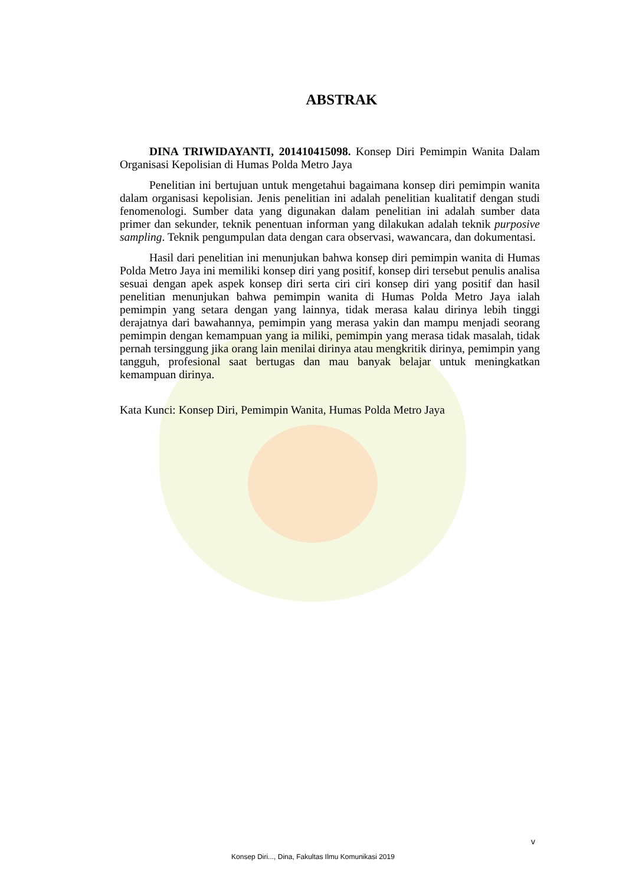ABSTRAK
DINA TRIWIDAYANTI, 201410415098. Konsep Diri Pemimpin Wanita Dalam Organisasi Kepolisian di Humas Polda Metro Jaya
Penelitian ini bertujuan untuk mengetahui bagaimana konsep diri pemimpin wanita dalam organisasi kepolisian. Jenis penelitian ini adalah penelitian kualitatif dengan studi fenomenologi. Sumber data yang digunakan dalam penelitian ini adalah sumber data primer dan sekunder, teknik penentuan informan yang dilakukan adalah teknik purposive sampling. Teknik pengumpulan data dengan cara observasi, wawancara, dan dokumentasi.
Hasil dari penelitian ini menunjukan bahwa konsep diri pemimpin wanita di Humas Polda Metro Jaya ini memiliki konsep diri yang positif, konsep diri tersebut penulis analisa sesuai dengan apek aspek konsep diri serta ciri ciri konsep diri yang positif dan hasil penelitian menunjukan bahwa pemimpin wanita di Humas Polda Metro Jaya ialah pemimpin yang setara dengan yang lainnya, tidak merasa kalau dirinya lebih tinggi derajatnya dari bawahannya, pemimpin yang merasa yakin dan mampu menjadi seorang pemimpin dengan kemampuan yang ia miliki, pemimpin yang merasa tidak masalah, tidak pernah tersinggung jika orang lain menilai dirinya atau mengkritik dirinya, pemimpin yang tangguh, profesional saat bertugas dan mau banyak belajar untuk meningkatkan kemampuan dirinya.
Kata Kunci: Konsep Diri, Pemimpin Wanita, Humas Polda Metro Jaya
v
Konsep Diri..., Dina, Fakultas Ilmu Komunikasi 2019